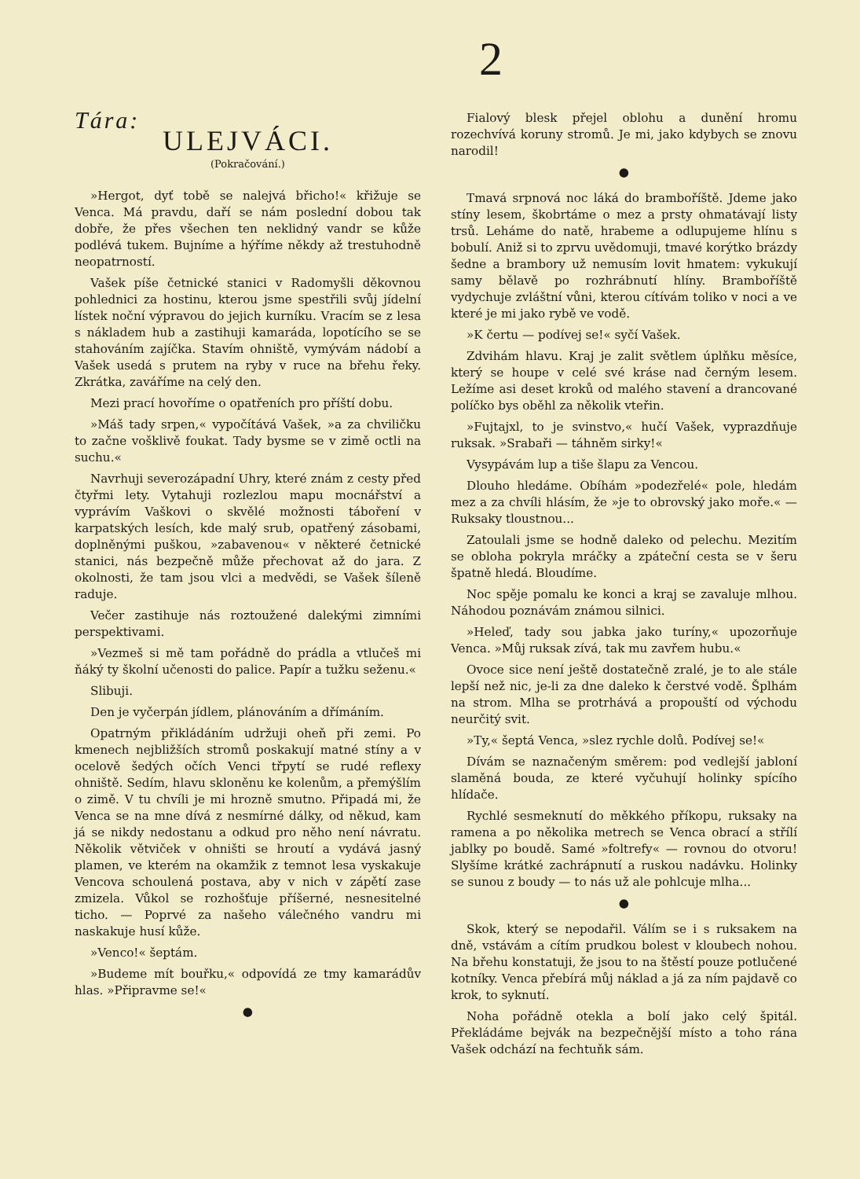2
Tára:
ULEJVÁCI.
(Pokračování.)
»Hergot, dyť tobě se nalejvá břicho!« křižuje se Venca. Má pravdu, daří se nám poslední dobou tak dobře, že přes všechen ten neklidný vandr se kůže podlévá tukem. Bujníme a hýříme někdy až trestuhodně neopatrností.
Vašek píše četnické stanici v Radomyšli děkovnou pohlednici za hostinu, kterou jsme spestřili svůj jídelní lístek noční výpravou do jejich kurníku. Vracím se z lesa s nákladem hub a zastihuji kamaráda, lopotícího se se stahováním zajíčka. Stavím ohniště, vymývám nádobí a Vašek usedá s prutem na ryby v ruce na břehu řeky. Zkrátka, zaváříme na celý den.
Mezi prací hovoříme o opatřeních pro příští dobu.
»Máš tady srpen,« vypočítává Vašek, »a za chviličku to začne vošklivě foukat. Tady bysme se v zimě octli na suchu.«
Navrhuji severozápadní Uhry, které znám z cesty před čtyřmi lety. Vytahuji rozlezlou mapu mocnářství a vyprávím Vaškovi o skvělé možnosti táboření v karpatských lesích, kde malý srub, opatřený zásobami, doplněnými puškou, »zabavenou« v některé četnické stanici, nás bezpečně může přechovat až do jara. Z okolnosti, že tam jsou vlci a medvědi, se Vašek šíleně raduje.
Večer zastihuje nás roztoužené dalekými zimními perspektivami.
»Vezmeš si mě tam pořádně do prádla a vtlučeš mi ňáký ty školní učenosti do palice. Papír a tužku seženu.«
Slibuji.
Den je vyčerpán jídlem, plánováním a dřímáním.
Opatrným přikládáním udržuji oheň při zemi. Po kmenech nejbližších stromů poskakují matné stíny a v ocelově šedých očích Venci třpytí se rudé reflexy ohniště. Sedím, hlavu skloněnu ke kolenům, a přemýšlím o zimě. V tu chvíli je mi hrozně smutno. Připadá mi, že Venca se na mne dívá z nesmírné dálky, od někud, kam já se nikdy nedostanu a odkud pro něho není návratu. Několik větviček v ohništi se hroutí a vydává jasný plamen, ve kterém na okamžik z temnot lesa vyskakuje Vencova schoulená postava, aby v nich v zápětí zase zmizela. Vůkol se rozhošťuje příšerné, nesnesitelné ticho. — Poprvé za našeho válečného vandru mi naskakuje husí kůže.
»Venco!« šeptám.
»Budeme mít bouřku,« odpovídá ze tmy kamarádův hlas. »Připravme se!«
●
Fialový blesk přejel oblohu a dunění hromu rozechvívá koruny stromů. Je mi, jako kdybych se znovu narodil!
●
Tmavá srpnová noc láká do bramboříště. Jdeme jako stíny lesem, škobrtáme o mez a prsty ohmatávají listy trsů. Lehá­me do natě, hrabeme a odlupujeme hlínu s bobulí. Aniž si to zprvu uvědomuji, tmavé korýtko brázdy šedne a brambory už nemusím lovit hmatem: vykukují samy bělavě po rozhrábnutí hlíny. Bramboříště vydychuje zvláštní vůni, kterou cítívám toliko v noci a ve které je mi jako rybě ve vodě.
»K čertu — podívej se!« syčí Vašek.
Zdvihám hlavu. Kraj je zalit světlem úplňku měsíce, který se houpe v celé své kráse nad černým lesem. Ležíme asi deset kroků od malého stavení a drancované políčko bys oběhl za několik vteřin.
»Fujtajxl, to je svinstvo,« hučí Vašek, vyprazdňuje ruksak. »Srabaři — táhněm sirky!«
Vysypávám lup a tiše šlapu za Vencou.
Dlouho hledáme. Obíhám »podezřelé« pole, hledám mez a za chvíli hlásím, že »je to obrovský jako moře.« — Ruksaky tloustnou...
Zatoulali jsme se hodně daleko od pelechu. Mezitím se obloha pokryla mráčky a zpáteční cesta se v šeru špatně hledá. Bloudíme.
Noc spěje pomalu ke konci a kraj se zavaluje mlhou. Náhodou poznávám známou silnici.
»Heleď, tady sou jabka jako turíny,« upozorňuje Venca. »Můj ruksak zívá, tak mu zavřem hubu.«
Ovoce sice není ještě dostatečně zralé, je to ale stále lepší než nic, je-li za dne daleko k čerstvé vodě. Šplhám na strom. Mlha se protrhává a propouští od východu neurčitý svit.
»Ty,« šeptá Venca, »slez rychle dolů. Podívej se!«
Dívám se naznačeným směrem: pod vedlejší jabloní slaměná bouda, ze které vyčuhují holinky spícího hlídače.
Rychlé sesmeknutí do měkkého příkopu, ruksaky na ramena a po několika metrech se Venca obrací a střílí jablky po boudě. Samé »foltrefy« — rovnou do otvoru! Slyšíme krátké zachrápnutí a ruskou nadávku. Holinky se sunou z boudy — to nás už ale pohlcuje mlha...
●
Skok, který se nepodařil. Válím se i s ruksakem na dně, vstávám a cítím prudkou bolest v kloubech nohou. Na břehu konstatuji, že jsou to na štěstí pouze potlučené kotníky. Venca přebírá můj náklad a já za ním pajdavě co krok, to syknutí.
Noha pořádně otekla a bolí jako celý špitál. Překládáme bejvák na bezpečnější místo a toho rána Vašek odchází na fechtuňk sám.